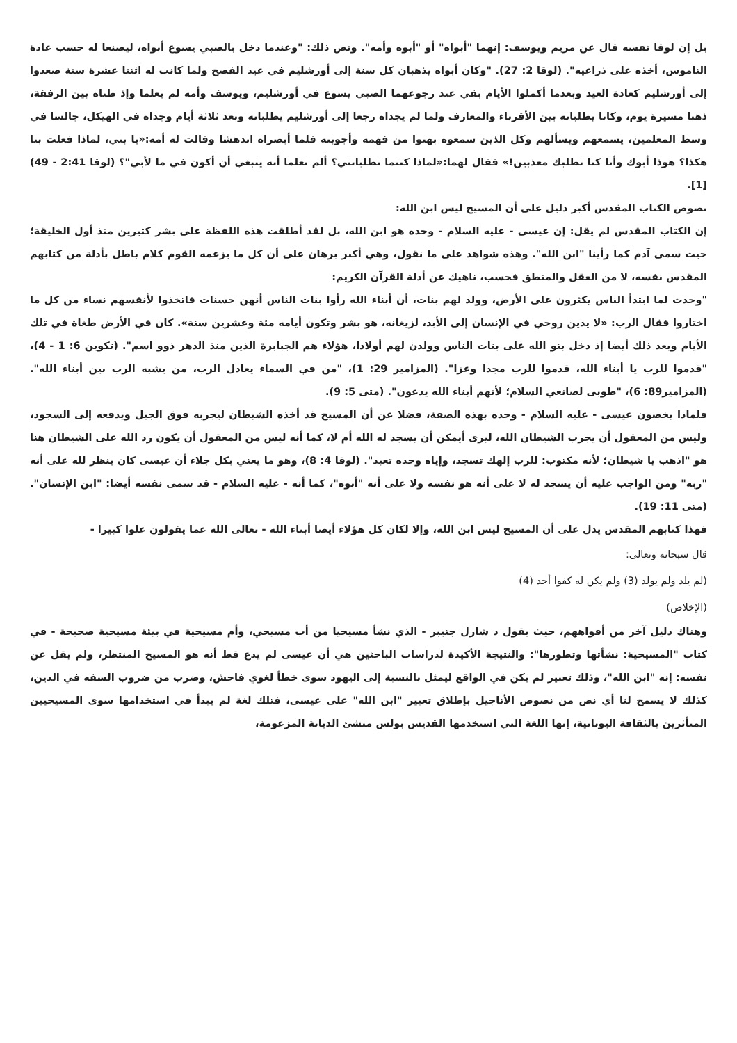بل إن لوقا نفسه قال عن مريم ويوسف: إنهما "أبواه" أو "أبوه وأمه". ونص ذلك: "وعندما دخل بالصبي يسوع أبواه، ليصنعا له حسب عادة الناموس، أخذه على ذراعيه". (لوقا 2: 27). "وكان أبواه يذهبان كل سنة إلى أورشليم في عيد الفصح ولما كانت له اثنتا عشرة سنة صعدوا إلى أورشليم كعادة العيد وبعدما أكملوا الأيام بقي عند رجوعهما الصبي يسوع في أورشليم، ويوسف وأمه لم يعلما وإذ ظناه بين الرفقة، ذهبا مسيرة يوم، وكانا يطلبانه بين الأقرباء والمعارف ولما لم يجداه رجعا إلى أورشليم يطلبانه وبعد ثلاثة أيام وجداه في الهيكل، جالسا في وسط المعلمين، يسمعهم ويسألهم وكل الذين سمعوه بهتوا من فهمه وأجوبته فلما أبصراه اندهشا وقالت له أمه:«يا بني، لماذا فعلت بنا هكذا؟ هوذا أبوك وأنا كنا نطلبك معذبين!» فقال لهما:«لماذا كنتما تطلبانني؟ ألم تعلما أنه ينبغي أن أكون في ما لأبي"؟ (لوقا 2:41 - 49)[1].
نصوص الكتاب المقدس أكبر دليل على أن المسيح ليس ابن الله:
إن الكتاب المقدس لم يقل: إن عيسى - عليه السلام - وحده هو ابن الله، بل لقد أطلقت هذه اللفظة على بشر كثيرين منذ أول الخليقة؛ حيث سمى آدم كما رأينا "ابن الله". وهذه شواهد على ما نقول، وهي أكبر برهان على أن كل ما يزعمه القوم كلام باطل بأدلة من كتابهم المقدس نفسه، لا من العقل والمنطق فحسب، ناهيك عن أدلة القرآن الكريم:
"وحدث لما ابتدأ الناس يكثرون على الأرض، وولد لهم بنات، أن أبناء الله رأوا بنات الناس أنهن حسنات فاتخذوا لأنفسهم نساء من كل ما اختاروا فقال الرب: «لا يدين روحي في الإنسان إلى الأبد، لزيغانه، هو بشر وتكون أيامه مئة وعشرين سنة». كان في الأرض طغاة في تلك الأيام وبعد ذلك أيضا إذ دخل بنو الله على بنات الناس وولدن لهم أولادا، هؤلاء هم الجبابرة الذين منذ الدهر ذوو اسم". (تكوين 6: 1 - 4)، "قدموا للرب يا أبناء الله، قدموا للرب مجدا وعزا". (المزامير 29: 1)، "من في السماء يعادل الرب، من يشبه الرب بين أبناء الله". (المزامير89: 6)، "طوبى لصانعي السلام؛ لأنهم أبناء الله يدعون". (متى 5: 9).
فلماذا يخصون عيسى - عليه السلام - وحده بهذه الصفة، فضلا عن أن المسيح قد أخذه الشيطان ليجربه فوق الجبل ويدفعه إلى السجود، وليس من المعقول أن يجرب الشيطان الله، ليرى أيمكن أن يسجد له الله أم لا، كما أنه ليس من المعقول أن يكون رد الله على الشيطان هنا هو "اذهب يا شيطان؛ لأنه مكتوب: للرب إلهك تسجد، وإياه وحده تعبد". (لوقا 4: 8)، وهو ما يعني بكل جلاء أن عيسى كان ينظر لله على أنه "ربه" ومن الواجب عليه أن يسجد له لا على أنه هو نفسه ولا على أنه "أبوه"، كما أنه - عليه السلام - قد سمى نفسه أيضا: "ابن الإنسان". (متى 11: 19).
فهذا كتابهم المقدس يدل على أن المسيح ليس ابن الله، وإلا لكان كل هؤلاء أيضا أبناء الله - تعالى الله عما يقولون علوا كبيرا -
قال سبحانه وتعالى:
(لم يلد ولم يولد (3) ولم يكن له كفوا أحد (4)
(الإخلاص)
وهناك دليل آخر من أفواههم، حيث يقول د شارل جنيبر - الذي نشأ مسيحيا من أب مسيحي، وأم مسيحية في بيئة مسيحية صحيحة - في كتاب "المسيحية: نشأتها وتطورها": والنتيجة الأكيدة لدراسات الباحثين هي أن عيسى لم يدع قط أنه هو المسيح المنتظر، ولم يقل عن نفسه: إنه "ابن الله"، وذلك تعبير لم يكن في الواقع ليمثل بالنسبة إلى اليهود سوى خطأ لغوي فاحش، وضرب من ضروب السفه في الدين، كذلك لا يسمح لنا أي نص من نصوص الأناجيل بإطلاق تعبير "ابن الله" على عيسى، فتلك لغة لم يبدأ في استخدامها سوى المسيحيين المتأثرين بالثقافة اليونانية، إنها اللغة التي استخدمها القديس بولس منشئ الديانة المزعومة،